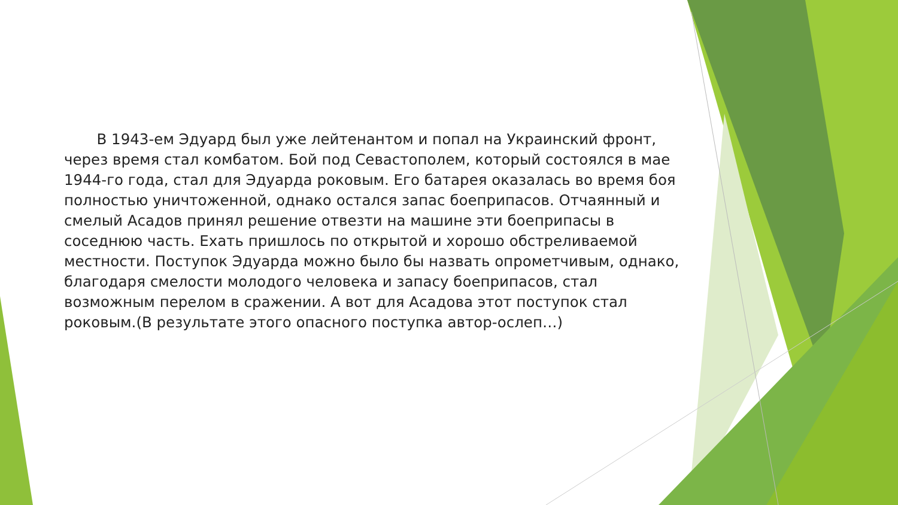В 1943-ем Эдуард был уже лейтенантом и попал на Украинский фронт, через время стал комбатом. Бой под Севастополем, который состоялся в мае 1944-го года, стал для Эдуарда роковым. Его батарея оказалась во время боя полностью уничтоженной, однако остался запас боеприпасов. Отчаянный и смелый Асадов принял решение отвезти на машине эти боеприпасы в соседнюю часть. Ехать пришлось по открытой и хорошо обстреливаемой местности. Поступок Эдуарда можно было бы назвать опрометчивым, однако, благодаря смелости молодого человека и запасу боеприпасов, стал возможным перелом в сражении. А вот для Асадова этот поступок стал роковым.(В результате этого опасного поступка автор-ослеп…)